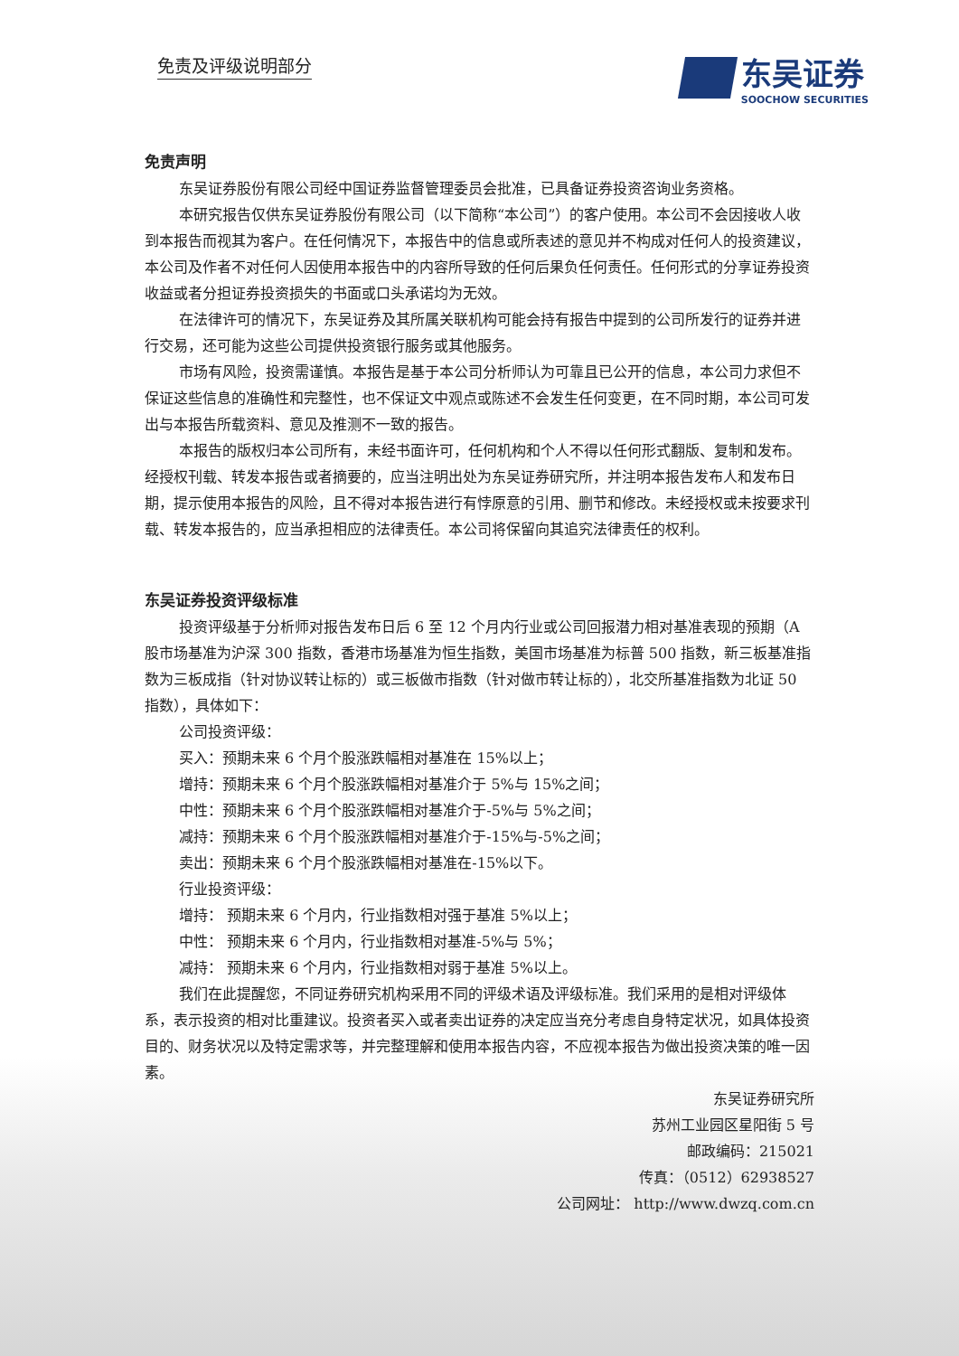免责及评级说明部分
东吴证券
SOOCHOW SECURITIES
免责声明
东吴证券股份有限公司经中国证券监督管理委员会批准，已具备证券投资咨询业务资格。
本研究报告仅供东吴证券股份有限公司（以下简称“本公司”）的客户使用。本公司不会因接收人收到本报告而视其为客户。在任何情况下，本报告中的信息或所表述的意见并不构成对任何人的投资建议，本公司及作者不对任何人因使用本报告中的内容所导致的任何后果负任何责任。任何形式的分享证券投资收益或者分担证券投资损失的书面或口头承诺均为无效。
在法律许可的情况下，东吴证券及其所属关联机构可能会持有报告中提到的公司所发行的证券并进行交易，还可能为这些公司提供投资银行服务或其他服务。
市场有风险，投资需谨慎。本报告是基于本公司分析师认为可靠且已公开的信息，本公司力求但不保证这些信息的准确性和完整性，也不保证文中观点或陈述不会发生任何变更，在不同时期，本公司可发出与本报告所载资料、意见及推测不一致的报告。
本报告的版权归本公司所有，未经书面许可，任何机构和个人不得以任何形式翻版、复制和发布。经授权刊载、转发本报告或者摘要的，应当注明出处为东吴证券研究所，并注明本报告发布人和发布日期，提示使用本报告的风险，且不得对本报告进行有悖原意的引用、删节和修改。未经授权或未按要求刊载、转发本报告的，应当承担相应的法律责任。本公司将保留向其追究法律责任的权利。
东吴证券投资评级标准
投资评级基于分析师对报告发布日后 6 至 12 个月内行业或公司回报潜力相对基准表现的预期（A 股市场基准为沪深 300 指数，香港市场基准为恒生指数，美国市场基准为标普 500 指数，新三板基准指数为三板成指（针对协议转让标的）或三板做市指数（针对做市转让标的），北交所基准指数为北证 50 指数），具体如下：
公司投资评级：
买入：预期未来 6 个月个股涨跌幅相对基准在 15%以上；
增持：预期未来 6 个月个股涨跌幅相对基准介于 5%与 15%之间；
中性：预期未来 6 个月个股涨跌幅相对基准介于-5%与 5%之间；
减持：预期未来 6 个月个股涨跌幅相对基准介于-15%与-5%之间；
卖出：预期未来 6 个月个股涨跌幅相对基准在-15%以下。
行业投资评级：
增持： 预期未来 6 个月内，行业指数相对强于基准 5%以上；
中性： 预期未来 6 个月内，行业指数相对基准-5%与 5%；
减持： 预期未来 6 个月内，行业指数相对弱于基准 5%以上。
我们在此提醒您，不同证券研究机构采用不同的评级术语及评级标准。我们采用的是相对评级体系，表示投资的相对比重建议。投资者买入或者卖出证券的决定应当充分考虑自身特定状况，如具体投资目的、财务状况以及特定需求等，并完整理解和使用本报告内容，不应视本报告为做出投资决策的唯一因素。
东吴证券研究所
苏州工业园区星阳街 5 号
邮政编码：215021
传真：（0512）62938527
公司网址： http://www.dwzq.com.cn